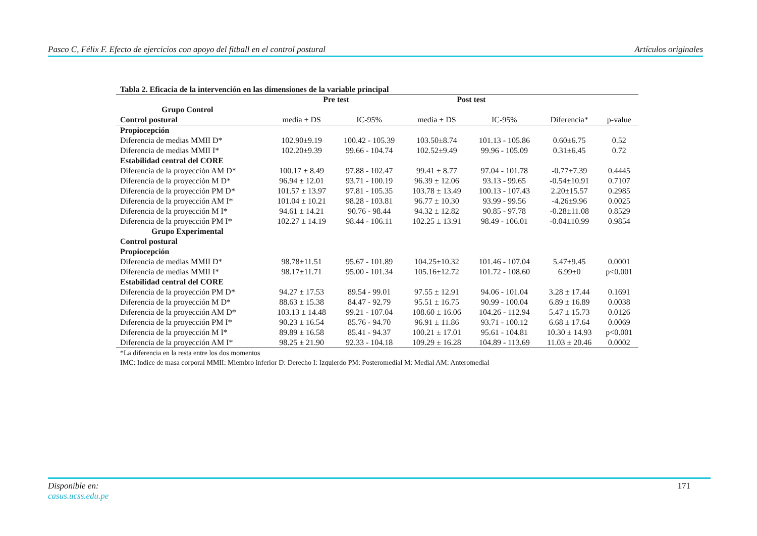Pasco C, Félix F. Efecto de ejercicios con apoyo del fitball en el control postural Artículos originales
Tabla 2. Eficacia de la intervención en las dimensiones de la variable principal
| | Pre test | | Post test | | | |
| --- | --- | --- | --- | --- | --- | --- |
| Grupo Control | | | | | | |
| Control postural | media ± DS | IC-95% | media ± DS | IC-95% | Diferencia* | p-value |
| Propiocepción | | | | | | |
| Diferencia de medias MMII D* | 102.90±9.19 | 100.42 - 105.39 | 103.50±8.74 | 101.13 - 105.86 | 0.60±6.75 | 0.52 |
| Diferencia de medias MMII I* | 102.20±9.39 | 99.66 - 104.74 | 102.52±9.49 | 99.96 - 105.09 | 0.31±6.45 | 0.72 |
| Estabilidad central del CORE | | | | | | |
| Diferencia de la proyección AM D* | 100.17 ± 8.49 | 97.88 - 102.47 | 99.41 ± 8.77 | 97.04 - 101.78 | -0.77±7.39 | 0.4445 |
| Diferencia de la proyección M D* | 96.94 ± 12.01 | 93.71 - 100.19 | 96.39 ± 12.06 | 93.13 - 99.65 | -0.54±10.91 | 0.7107 |
| Diferencia de la proyección PM D* | 101.57 ± 13.97 | 97.81 - 105.35 | 103.78 ± 13.49 | 100.13 - 107.43 | 2.20±15.57 | 0.2985 |
| Diferencia de la proyección AM I* | 101.04 ± 10.21 | 98.28 - 103.81 | 96.77 ± 10.30 | 93.99 - 99.56 | -4.26±9.96 | 0.0025 |
| Diferencia de la proyección M I* | 94.61 ± 14.21 | 90.76 - 98.44 | 94.32 ± 12.82 | 90.85 - 97.78 | -0.28±11.08 | 0.8529 |
| Diferencia de la proyección PM I* | 102.27 ± 14.19 | 98.44 - 106.11 | 102.25 ± 13.91 | 98.49 - 106.01 | -0.04±10.99 | 0.9854 |
| Grupo Experimental | | | | | | |
| Control postural | | | | | | |
| Propiocepción | | | | | | |
| Diferencia de medias MMII D* | 98.78±11.51 | 95.67 - 101.89 | 104.25±10.32 | 101.46 - 107.04 | 5.47±9.45 | 0.0001 |
| Diferencia de medias MMII I* | 98.17±11.71 | 95.00 - 101.34 | 105.16±12.72 | 101.72 - 108.60 | 6.99±0 | p<0.001 |
| Estabilidad central del CORE | | | | | | |
| Diferencia de la proyección PM D* | 94.27 ± 17.53 | 89.54 - 99.01 | 97.55 ± 12.91 | 94.06 - 101.04 | 3.28 ± 17.44 | 0.1691 |
| Diferencia de la proyección M D* | 88.63 ± 15.38 | 84.47 - 92.79 | 95.51 ± 16.75 | 90.99 - 100.04 | 6.89 ± 16.89 | 0.0038 |
| Diferencia de la proyección AM D* | 103.13 ± 14.48 | 99.21 - 107.04 | 108.60 ± 16.06 | 104.26 - 112.94 | 5.47 ± 15.73 | 0.0126 |
| Diferencia de la proyección PM I* | 90.23 ± 16.54 | 85.76 - 94.70 | 96.91 ± 11.86 | 93.71 - 100.12 | 6.68 ± 17.64 | 0.0069 |
| Diferencia de la proyección M I* | 89.89 ± 16.58 | 85.41 - 94.37 | 100.21 ± 17.01 | 95.61 - 104.81 | 10.30 ± 14.93 | p<0.001 |
| Diferencia de la proyección AM I* | 98.25 ± 21.90 | 92.33 - 104.18 | 109.29 ± 16.28 | 104.89 - 113.69 | 11.03 ± 20.46 | 0.0002 |
*La diferencia en la resta entre los dos momentos
IMC: Indice de masa corporal MMII: Miembro inferior D: Derecho I: Izquierdo PM: Posteromedial M: Medial AM: Anteromedial
Disponible en:
casus.ucss.edu.pe
171